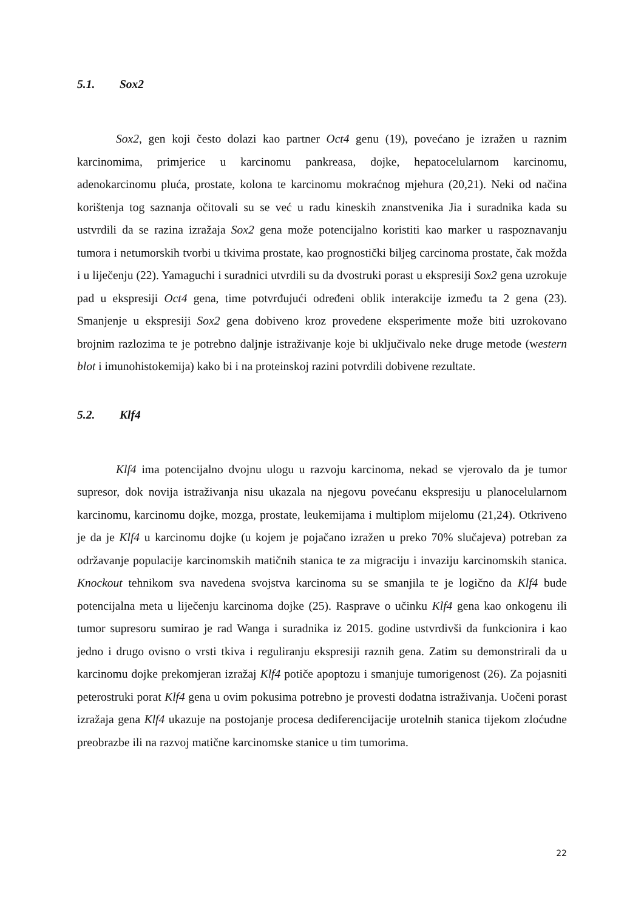5.1. Sox2
Sox2, gen koji često dolazi kao partner Oct4 genu (19), povećano je izražen u raznim karcinomima, primjerice u karcinomu pankreasa, dojke, hepatocelularnom karcinomu, adenokarcinomu pluća, prostate, kolona te karcinomu mokraćnog mjehura (20,21). Neki od načina korištenja tog saznanja očitovali su se već u radu kineskih znanstvenika Jia i suradnika kada su ustvrdili da se razina izražaja Sox2 gena može potencijalno koristiti kao marker u raspoznavanju tumora i netumorskih tvorbi u tkivima prostate, kao prognostički biljeg carcinoma prostate, čak možda i u liječenju (22). Yamaguchi i suradnici utvrdili su da dvostruki porast u ekspresiji Sox2 gena uzrokuje pad u ekspresiji Oct4 gena, time potvrđujući određeni oblik interakcije između ta 2 gena (23). Smanjenje u ekspresiji Sox2 gena dobiveno kroz provedene eksperimente može biti uzrokovano brojnim razlozima te je potrebno daljnje istraživanje koje bi uključivalo neke druge metode (western blot i imunohistokemija) kako bi i na proteinskoj razini potvrdili dobivene rezultate.
5.2. Klf4
Klf4 ima potencijalno dvojnu ulogu u razvoju karcinoma, nekad se vjerovalo da je tumor supresor, dok novija istraživanja nisu ukazala na njegovu povećanu ekspresiju u planocelularnom karcinomu, karcinomu dojke, mozga, prostate, leukemijama i multiplom mijelomu (21,24). Otkriveno je da je Klf4 u karcinomu dojke (u kojem je pojačano izražen u preko 70% slučajeva) potreban za održavanje populacije karcinomskih matičnih stanica te za migraciju i invaziju karcinomskih stanica. Knockout tehnikom sva navedena svojstva karcinoma su se smanjila te je logično da Klf4 bude potencijalna meta u liječenju karcinoma dojke (25). Rasprave o učinku Klf4 gena kao onkogenu ili tumor supresoru sumirao je rad Wanga i suradnika iz 2015. godine ustvrdivši da funkcionira i kao jedno i drugo ovisno o vrsti tkiva i reguliranju ekspresiji raznih gena. Zatim su demonstrirali da u karcinomu dojke prekomjeran izražaj Klf4 potiče apoptozu i smanjuje tumorigenost (26). Za pojasniti peterostruki porat Klf4 gena u ovim pokusima potrebno je provesti dodatna istraživanja. Uočeni porast izražaja gena Klf4 ukazuje na postojanje procesa dediferencijacije urotelnih stanica tijekom zloćudne preobrazbe ili na razvoj matične karcinomske stanice u tim tumorima.
22